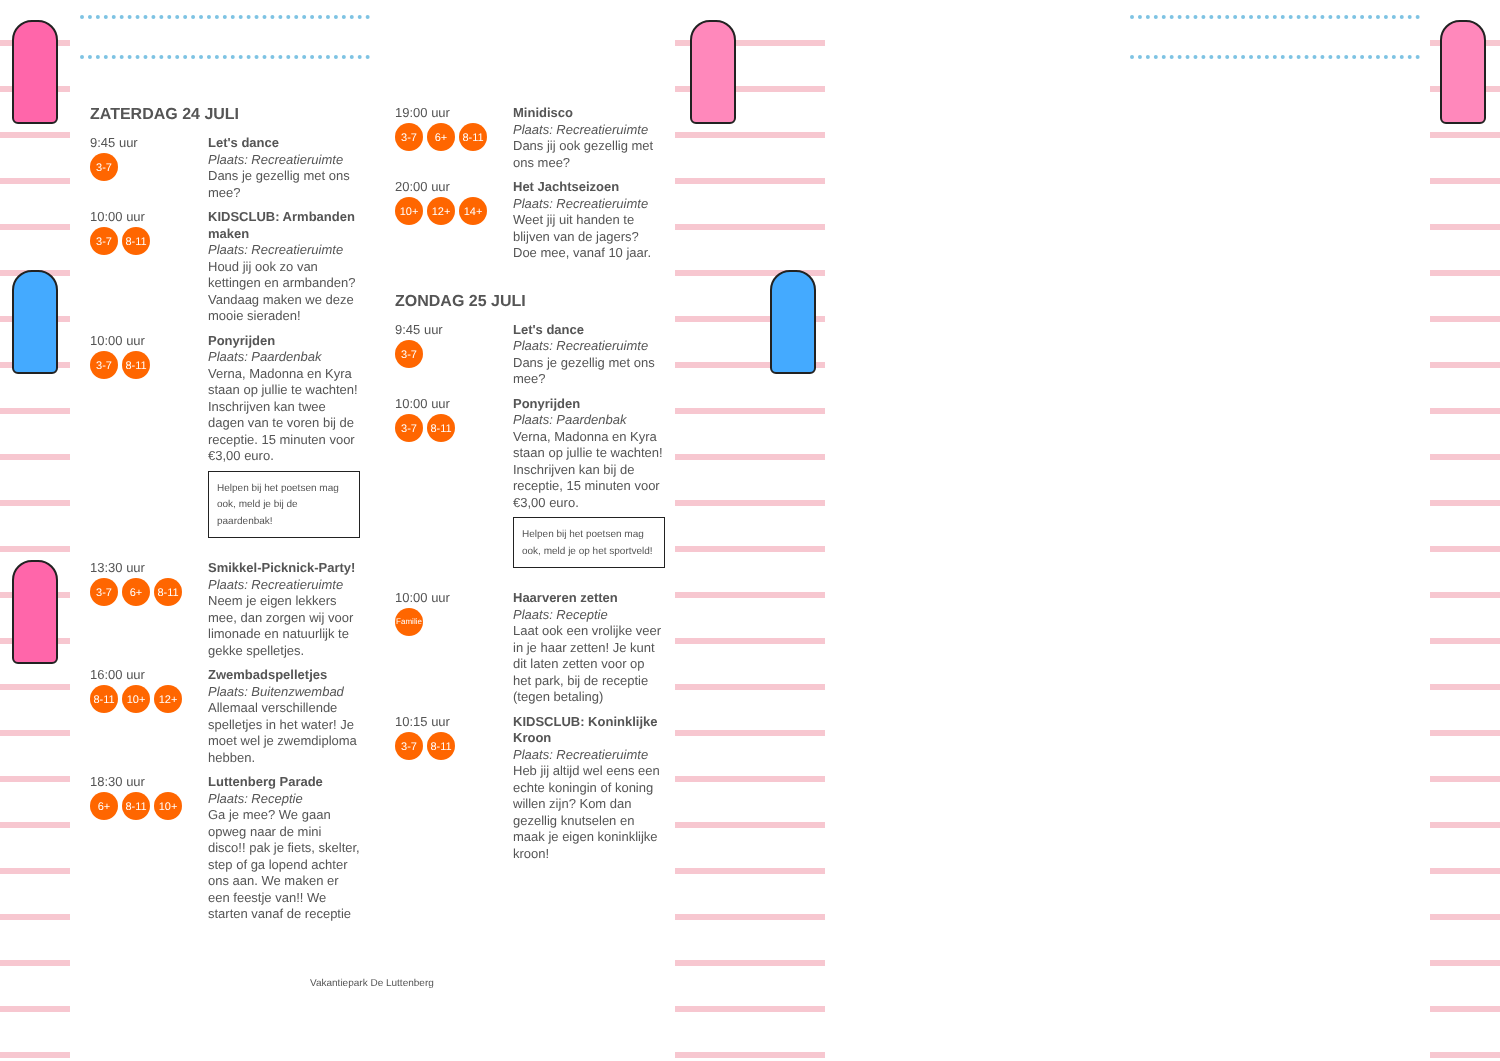ZATERDAG 24 JULI
9:45 uur
3-7
Let's dance
Plaats: Recreatieruimte
Dans je gezellig met ons mee?
10:00 uur
3-7 8-11
KIDSCLUB: Armbanden maken
Plaats: Recreatieruimte
Houd jij ook zo van kettingen en armbanden? Vandaag maken we deze mooie sieraden!
10:00 uur
3-7 8-11
Ponyrijden
Plaats: Paardenbak
Verna, Madonna en Kyra staan op jullie te wachten! Inschrijven kan twee dagen van te voren bij de receptie. 15 minuten voor €3,00 euro.
Helpen bij het poetsen mag ook, meld je bij de paardenbak!
13:30 uur
3-7 6+ 8-11
Smikkel-Picknick-Party!
Plaats: Recreatieruimte
Neem je eigen lekkers mee, dan zorgen wij voor limonade en natuurlijk te gekke spelletjes.
16:00 uur
8-11 10+ 12+
Zwembadspelletjes
Plaats: Buitenzwembad
Allemaal verschillende spelletjes in het water! Je moet wel je zwemdiploma hebben.
18:30 uur
6+ 8-11 10+
Luttenberg Parade
Plaats: Receptie
Ga je mee? We gaan opweg naar de mini disco!! pak je fiets, skelter, step of ga lopend achter ons aan. We maken er een feestje van!! We starten vanaf de receptie
19:00 uur
3-7 6+ 8-11
Minidisco
Plaats: Recreatieruimte
Dans jij ook gezellig met ons mee?
20:00 uur
10+ 12+ 14+
Het Jachtseizoen
Plaats: Recreatieruimte
Weet jij uit handen te blijven van de jagers? Doe mee, vanaf 10 jaar.
ZONDAG 25 JULI
9:45 uur
3-7
Let's dance
Plaats: Recreatieruimte
Dans je gezellig met ons mee?
10:00 uur
3-7 8-11
Ponyrijden
Plaats: Paardenbak
Verna, Madonna en Kyra staan op jullie te wachten! Inschrijven kan bij de receptie, 15 minuten voor €3,00 euro.
Helpen bij het poetsen mag ook, meld je op het sportveld!
10:00 uur
Familie
Haarveren zetten
Plaats: Receptie
Laat ook een vrolijke veer in je haar zetten! Je kunt dit laten zetten voor op het park, bij de receptie (tegen betaling)
10:15 uur
3-7 8-11
KIDSCLUB: Koninklijke Kroon
Plaats: Recreatieruimte
Heb jij altijd wel eens een echte koningin of koning willen zijn? Kom dan gezellig knutselen en maak je eigen koninklijke kroon!
Vakantiepark De Luttenberg